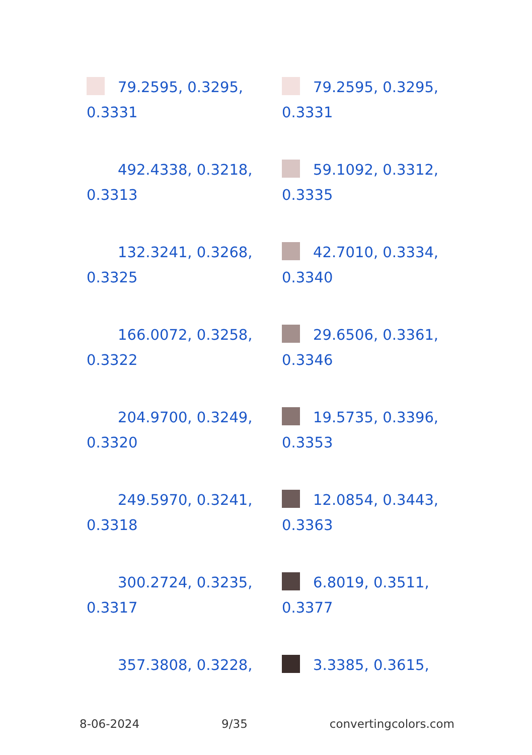79.2595, 0.3295, 0.3331
79.2595, 0.3295, 0.3331
492.4338, 0.3218, 0.3313
59.1092, 0.3312, 0.3335
132.3241, 0.3268, 0.3325
42.7010, 0.3334, 0.3340
166.0072, 0.3258, 0.3322
29.6506, 0.3361, 0.3346
204.9700, 0.3249, 0.3320
19.5735, 0.3396, 0.3353
249.5970, 0.3241, 0.3318
12.0854, 0.3443, 0.3363
300.2724, 0.3235, 0.3317
6.8019, 0.3511, 0.3377
357.3808, 0.3228,
3.3385, 0.3615,
8-06-2024 9/35 convertingcolors.com